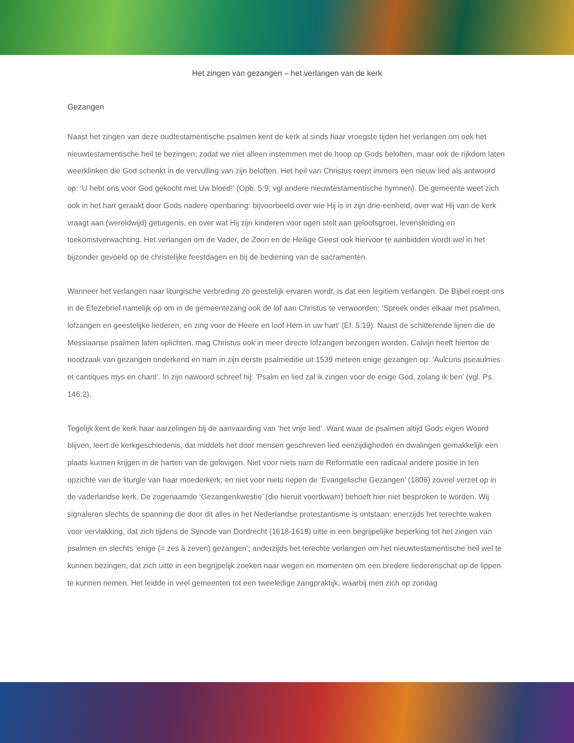Het zingen van gezangen – het verlangen van de kerk
Gezangen
Naast het zingen van deze oudtestamentische psalmen kent de kerk al sinds haar vroegste tijden het verlangen om ook het nieuwtestamentische heil te bezingen; zodat we niet alleen instemmen met de hoop op Gods beloften, maar ook de rijkdom laten weerklinken die God schenkt in de vervulling van zijn beloften. Het heil van Christus roept immers een nieuw lied als antwoord op: ‘U hebt ons voor God gekocht met Uw bloed!’ (Opb. 5:9; vgl andere nieuwtestamentische hymnen). De gemeente weet zich ook in het hart geraakt door Gods nadere openbaring: bijvoorbeeld over wie Hij is in zijn drie-eenheid, over wat Hij van de kerk vraagt aan (wereldwijd) getuigenis, en over wat Hij zijn kinderen voor ogen stelt aan geloofsgroei, levensleiding en toekomstverwachting. Het verlangen om de Vader, de Zoon en de Heilige Geest ook hiervoor te aanbidden wordt wel in het bijzonder gevoeld op de christelijke feestdagen en bij de bediening van de sacramenten.
Wanneer het verlangen naar liturgische verbreding zo geestelijk ervaren wordt, is dat een legitiem verlangen. De Bijbel roept ons in de Efezebrief namelijk op om in de gemeentezang ook de lof aan Christus te verwoorden: ‘Spreek onder elkaar met psalmen, lofzangen en geestelijke liederen, en zing voor de Heere en loof Hem in uw hart’ (Ef. 5:19). Naast de schitterende lijnen die de Messiaanse psalmen laten oplichten, mag Christus ook in meer directe lofzangen bezongen worden. Calvijn heeft hiertoe de noodzaak van gezangen onderkend en nam in zijn eerste psalmeditie uit 1539 meteen enige gezangen op: ‘Aulcuns pseaulmes et cantiques mys en chant’. In zijn nawoord schreef hij: ‘Psalm en lied zal ik zingen voor de enige God, zolang ik ben’ (vgl. Ps. 146:2).
Tegelijk kent de kerk haar aarzelingen bij de aanvaarding van ‘het vrije lied’. Want waar de psalmen altijd Gods eigen Woord blijven, leert de kerkgeschiedenis, dat middels het door mensen geschreven lied eenzijdigheden en dwalingen gemakkelijk een plaats kunnen krijgen in de harten van de gelovigen. Niet voor niets nam de Reformatie een radicaal andere positie in ten opzichte van de liturgie van haar moederkerk; en niet voor niets riepen de ‘Evangelische Gezangen’ (1806) zoveel verzet op in de vaderlandse kerk. De zogenaamde ‘Gezangenkwestie’ (die hieruit voortkwam) behoeft hier niet besproken te worden. Wij signaleren slechts de spanning die door dit alles in het Nederlandse protestantisme is ontstaan: enerzijds het terechte waken voor vervlakking, dat zich tijdens de Synode van Dordrecht (1618-1619) uitte in een begrijpelijke beperking tot het zingen van psalmen en slechts ‘enige (= zes à zeven) gezangen’; anderzijds het terechte verlangen om het nieuwtestamentische heil wel te kunnen bezingen, dat zich uitte in een begrijpelijk zoeken naar wegen en momenten om een bredere liederenschat op de lippen te kunnen nemen. Het leidde in veel gemeenten tot een tweeledige zangpraktijk, waarbij men zich op zondag